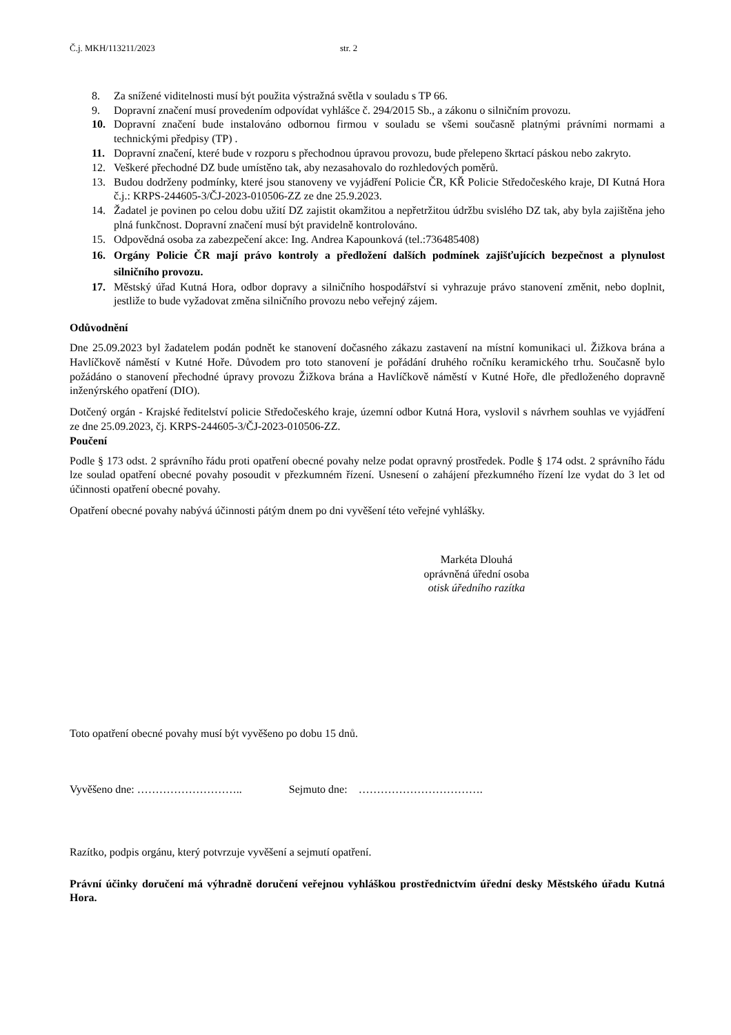Č.j. MKH/113211/2023 str. 2
8. Za snížené viditelnosti musí být použita výstražná světla v souladu s TP 66.
9. Dopravní značení musí provedením odpovídat vyhlášce č. 294/2015 Sb., a zákonu o silničním provozu.
10. Dopravní značení bude instalováno odbornou firmou v souladu se všemi současně platnými právními normami a technickými předpisy (TP) .
11. Dopravní značení, které bude v rozporu s přechodnou úpravou provozu, bude přelepeno škrtací páskou nebo zakryto.
12. Veškeré přechodné DZ bude umístěno tak, aby nezasahovalo do rozhledových poměrů.
13. Budou dodrženy podmínky, které jsou stanoveny ve vyjádření Policie ČR, KŘ Policie Středočeského kraje, DI Kutná Hora č.j.: KRPS-244605-3/ČJ-2023-010506-ZZ ze dne 25.9.2023.
14. Žadatel je povinen po celou dobu užití DZ zajistit okamžitou a nepřetržitou údržbu svislého DZ tak, aby byla zajištěna jeho plná funkčnost. Dopravní značení musí být pravidelně kontrolováno.
15. Odpovědná osoba za zabezpečení akce: Ing. Andrea Kapounková (tel.:736485408)
16. Orgány Policie ČR mají právo kontroly a předložení dalších podmínek zajišťujících bezpečnost a plynulost silničního provozu.
17. Městský úřad Kutná Hora, odbor dopravy a silničního hospodářství si vyhrazuje právo stanovení změnit, nebo doplnit, jestliže to bude vyžadovat změna silničního provozu nebo veřejný zájem.
Odůvodnění
Dne 25.09.2023 byl žadatelem podán podnět ke stanovení dočasného zákazu zastavení na místní komunikaci ul. Žižkova brána a Havlíčkově náměstí v Kutné Hoře. Důvodem pro toto stanovení je pořádání druhého ročníku keramického trhu. Současně bylo požádáno o stanovení přechodné úpravy provozu Žižkova brána a Havlíčkově náměstí v Kutné Hoře, dle předloženého dopravně inženýrského opatření (DIO).
Dotčený orgán - Krajské ředitelství policie Středočeského kraje, územní odbor Kutná Hora, vyslovil s návrhem souhlas ve vyjádření ze dne 25.09.2023, čj. KRPS-244605-3/ČJ-2023-010506-ZZ.
Poučení
Podle § 173 odst. 2 správního řádu proti opatření obecné povahy nelze podat opravný prostředek. Podle § 174 odst. 2 správního řádu lze soulad opatření obecné povahy posoudit v přezkumném řízení. Usnesení o zahájení přezkumného řízení lze vydat do 3 let od účinnosti opatření obecné povahy.
Opatření obecné povahy nabývá účinnosti pátým dnem po dni vyvěšení této veřejné vyhlášky.
Markéta Dlouhá
oprávněná úřední osoba
otisk úředního razítka
Toto opatření obecné povahy musí být vyvěšeno po dobu 15 dnů.
Vyvěšeno dne: ……………………….. Sejmuto dne: …………………………….
Razítko, podpis orgánu, který potvrzuje vyvěšení a sejmutí opatření.
Právní účinky doručení má výhradně doručení veřejnou vyhláškou prostřednictvím úřední desky Městského úřadu Kutná Hora.